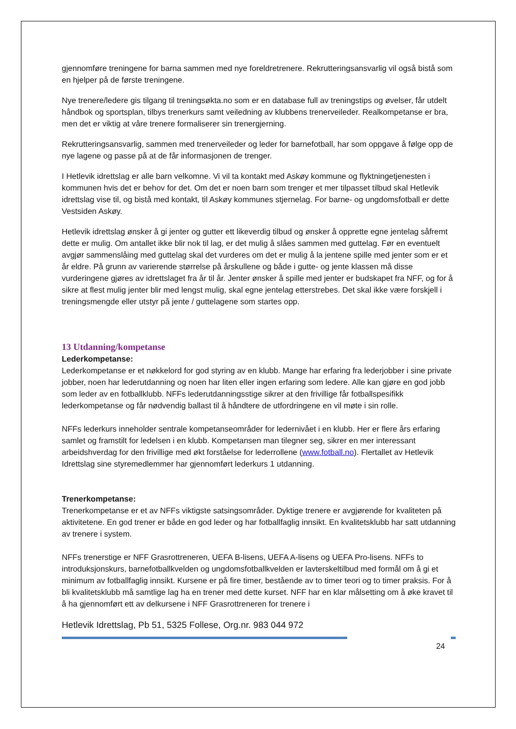gjennomføre treningene for barna sammen med nye foreldretrenere. Rekrutteringsansvarlig vil også bistå som en hjelper på de første treningene.
Nye trenere/ledere gis tilgang til treningsøkta.no som er en database full av treningstips og øvelser, får utdelt håndbok og sportsplan, tilbys trenerkurs samt veiledning av klubbens trenerveileder. Realkompetanse er bra, men det er viktig at våre trenere formaliserer sin trenergjerning.
Rekrutteringsansvarlig, sammen med trenerveileder og leder for barnefotball, har som oppgave å følge opp de nye lagene og passe på at de får informasjonen de trenger.
I Hetlevik idrettslag er alle barn velkomne. Vi vil ta kontakt med Askøy kommune og flyktningetjenesten i kommunen hvis det er behov for det. Om det er noen barn som trenger et mer tilpasset tilbud skal Hetlevik idrettslag vise til, og bistå med kontakt, til Askøy kommunes stjernelag. For barne- og ungdomsfotball er dette Vestsiden Askøy.
Hetlevik idrettslag ønsker å gi jenter og gutter ett likeverdig tilbud og ønsker å opprette egne jentelag såfremt dette er mulig. Om antallet ikke blir nok til lag, er det mulig å slåes sammen med guttelag. Før en eventuelt avgjør sammenslåing med guttelag skal det vurderes om det er mulig å la jentene spille med jenter som er et år eldre. På grunn av varierende størrelse på årskullene og både i gutte- og jente klassen må disse vurderingene gjøres av idrettslaget fra år til år. Jenter ønsker å spille med jenter er budskapet fra NFF, og for å sikre at flest mulig jenter blir med lengst mulig, skal egne jentelag etterstrebes. Det skal ikke være forskjell i treningsmengde eller utstyr på jente / guttelagene som startes opp.
13 Utdanning/kompetanse
Lederkompetanse:
Lederkompetanse er et nøkkelord for god styring av en klubb. Mange har erfaring fra lederjobber i sine private jobber, noen har lederutdanning og noen har liten eller ingen erfaring som ledere. Alle kan gjøre en god jobb som leder av en fotballklubb. NFFs lederutdanningsstige sikrer at den frivillige får fotballspesifikk lederkompetanse og får nødvendig ballast til å håndtere de utfordringene en vil møte i sin rolle.
NFFs lederkurs inneholder sentrale kompetanseområder for ledernivået i en klubb. Her er flere års erfaring samlet og framstilt for ledelsen i en klubb. Kompetansen man tilegner seg, sikrer en mer interessant arbeidshverdag for den frivillige med økt forståelse for lederrollene (www.fotball.no). Flertallet av Hetlevik Idrettslag sine styremedlemmer har gjennomført lederkurs 1 utdanning.
Trenerkompetanse:
Trenerkompetanse er et av NFFs viktigste satsingsområder. Dyktige trenere er avgjørende for kvaliteten på aktivitetene. En god trener er både en god leder og har fotballfaglig innsikt. En kvalitetsklubb har satt utdanning av trenere i system.
NFFs trenerstige er NFF Grasrottreneren, UEFA B-lisens, UEFA A-lisens og UEFA Pro-lisens. NFFs to introduksjonskurs, barnefotballkvelden og ungdomsfotballkvelden er lavterskeltilbud med formål om å gi et minimum av fotballfaglig innsikt. Kursene er på fire timer, bestående av to timer teori og to timer praksis. For å bli kvalitetsklubb må samtlige lag ha en trener med dette kurset. NFF har en klar målsetting om å øke kravet til å ha gjennomført ett av delkursene i NFF Grasrottreneren for trenere i
Hetlevik Idrettslag, Pb 51, 5325 Follese, Org.nr. 983 044 972
24